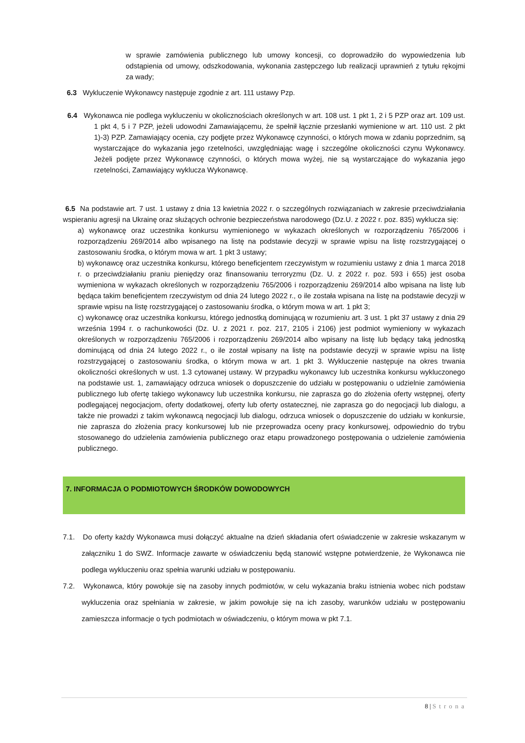w sprawie zamówienia publicznego lub umowy koncesji, co doprowadziło do wypowiedzenia lub odstąpienia od umowy, odszkodowania, wykonania zastępczego lub realizacji uprawnień z tytułu rękojmi za wady;
6.3 Wykluczenie Wykonawcy następuje zgodnie z art. 111 ustawy Pzp.
6.4 Wykonawca nie podlega wykluczeniu w okolicznościach określonych w art. 108 ust. 1 pkt 1, 2 i 5 PZP oraz art. 109 ust. 1 pkt 4, 5 i 7 PZP, jeżeli udowodni Zamawiającemu, że spełnił łącznie przesłanki wymienione w art. 110 ust. 2 pkt 1)-3) PZP. Zamawiający ocenia, czy podjęte przez Wykonawcę czynności, o których mowa w zdaniu poprzednim, są wystarczające do wykazania jego rzetelności, uwzględniając wagę i szczególne okoliczności czynu Wykonawcy. Jeżeli podjęte przez Wykonawcę czynności, o których mowa wyżej, nie są wystarczające do wykazania jego rzetelności, Zamawiający wyklucza Wykonawcę.
6.5 Na podstawie art. 7 ust. 1 ustawy z dnia 13 kwietnia 2022 r. o szczególnych rozwiązaniach w zakresie przeciwdziałania wspieraniu agresji na Ukrainę oraz służących ochronie bezpieczeństwa narodowego (Dz.U. z 2022 r. poz. 835) wyklucza się:
a) wykonawcę oraz uczestnika konkursu wymienionego w wykazach określonych w rozporządzeniu 765/2006 i rozporządzeniu 269/2014 albo wpisanego na listę na podstawie decyzji w sprawie wpisu na listę rozstrzygającej o zastosowaniu środka, o którym mowa w art. 1 pkt 3 ustawy;
b) wykonawcę oraz uczestnika konkursu, którego beneficjentem rzeczywistym w rozumieniu ustawy z dnia 1 marca 2018 r. o przeciwdziałaniu praniu pieniędzy oraz finansowaniu terroryzmu (Dz. U. z 2022 r. poz. 593 i 655) jest osoba wymieniona w wykazach określonych w rozporządzeniu 765/2006 i rozporządzeniu 269/2014 albo wpisana na listę lub będąca takim beneficjentem rzeczywistym od dnia 24 lutego 2022 r., o ile została wpisana na listę na podstawie decyzji w sprawie wpisu na listę rozstrzygającej o zastosowaniu środka, o którym mowa w art. 1 pkt 3;
c) wykonawcę oraz uczestnika konkursu, którego jednostką dominującą w rozumieniu art. 3 ust. 1 pkt 37 ustawy z dnia 29 września 1994 r. o rachunkowości (Dz. U. z 2021 r. poz. 217, 2105 i 2106) jest podmiot wymieniony w wykazach określonych w rozporządzeniu 765/2006 i rozporządzeniu 269/2014 albo wpisany na listę lub będący taką jednostką dominującą od dnia 24 lutego 2022 r., o ile został wpisany na listę na podstawie decyzji w sprawie wpisu na listę rozstrzygającej o zastosowaniu środka, o którym mowa w art. 1 pkt 3. Wykluczenie następuje na okres trwania okoliczności określonych w ust. 1.3 cytowanej ustawy. W przypadku wykonawcy lub uczestnika konkursu wykluczonego na podstawie ust. 1, zamawiający odrzuca wniosek o dopuszczenie do udziału w postępowaniu o udzielnie zamówienia publicznego lub ofertę takiego wykonawcy lub uczestnika konkursu, nie zaprasza go do złożenia oferty wstępnej, oferty podlegającej negocjacjom, oferty dodatkowej, oferty lub oferty ostatecznej, nie zaprasza go do negocjacji lub dialogu, a także nie prowadzi z takim wykonawcą negocjacji lub dialogu, odrzuca wniosek o dopuszczenie do udziału w konkursie, nie zaprasza do złożenia pracy konkursowej lub nie przeprowadza oceny pracy konkursowej, odpowiednio do trybu stosowanego do udzielenia zamówienia publicznego oraz etapu prowadzonego postępowania o udzielenie zamówienia publicznego.
7. INFORMACJA O PODMIOTOWYCH ŚRODKÓW DOWODOWYCH
7.1. Do oferty każdy Wykonawca musi dołączyć aktualne na dzień składania ofert oświadczenie w zakresie wskazanym w załączniku 1 do SWZ. Informacje zawarte w oświadczeniu będą stanowić wstępne potwierdzenie, że Wykonawca nie podlega wykluczeniu oraz spełnia warunki udziału w postępowaniu.
7.2. Wykonawca, który powołuje się na zasoby innych podmiotów, w celu wykazania braku istnienia wobec nich podstaw wykluczenia oraz spełniania w zakresie, w jakim powołuje się na ich zasoby, warunków udziału w postępowaniu zamieszcza informacje o tych podmiotach w oświadczeniu, o którym mowa w pkt 7.1.
8 | Strona